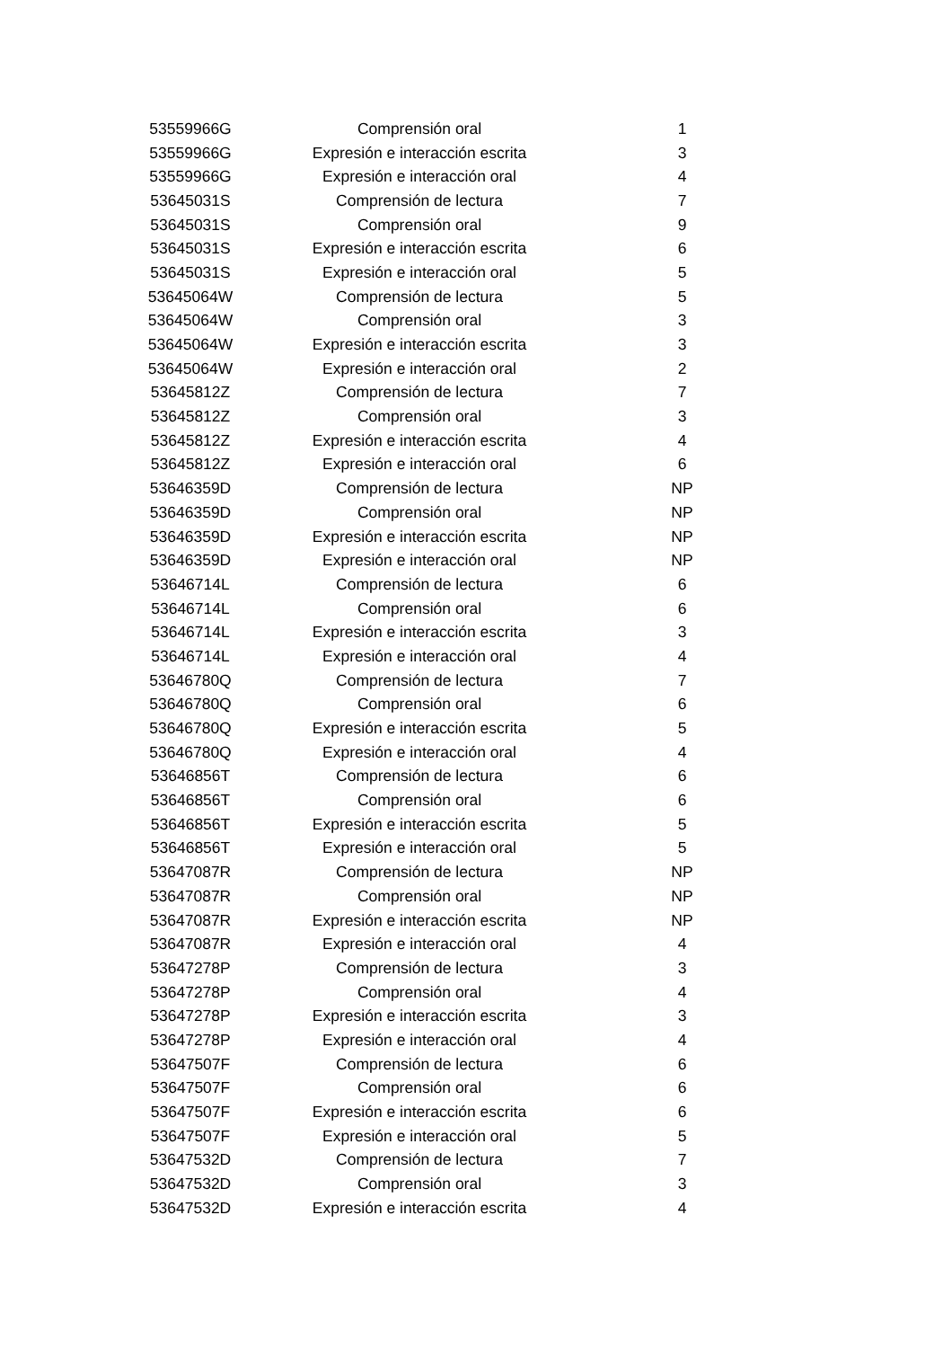| 53559966G | Comprensión oral | 1 |
| 53559966G | Expresión e interacción escrita | 3 |
| 53559966G | Expresión e interacción oral | 4 |
| 53645031S | Comprensión de lectura | 7 |
| 53645031S | Comprensión oral | 9 |
| 53645031S | Expresión e interacción escrita | 6 |
| 53645031S | Expresión e interacción oral | 5 |
| 53645064W | Comprensión de lectura | 5 |
| 53645064W | Comprensión oral | 3 |
| 53645064W | Expresión e interacción escrita | 3 |
| 53645064W | Expresión e interacción oral | 2 |
| 53645812Z | Comprensión de lectura | 7 |
| 53645812Z | Comprensión oral | 3 |
| 53645812Z | Expresión e interacción escrita | 4 |
| 53645812Z | Expresión e interacción oral | 6 |
| 53646359D | Comprensión de lectura | NP |
| 53646359D | Comprensión oral | NP |
| 53646359D | Expresión e interacción escrita | NP |
| 53646359D | Expresión e interacción oral | NP |
| 53646714L | Comprensión de lectura | 6 |
| 53646714L | Comprensión oral | 6 |
| 53646714L | Expresión e interacción escrita | 3 |
| 53646714L | Expresión e interacción oral | 4 |
| 53646780Q | Comprensión de lectura | 7 |
| 53646780Q | Comprensión oral | 6 |
| 53646780Q | Expresión e interacción escrita | 5 |
| 53646780Q | Expresión e interacción oral | 4 |
| 53646856T | Comprensión de lectura | 6 |
| 53646856T | Comprensión oral | 6 |
| 53646856T | Expresión e interacción escrita | 5 |
| 53646856T | Expresión e interacción oral | 5 |
| 53647087R | Comprensión de lectura | NP |
| 53647087R | Comprensión oral | NP |
| 53647087R | Expresión e interacción escrita | NP |
| 53647087R | Expresión e interacción oral | 4 |
| 53647278P | Comprensión de lectura | 3 |
| 53647278P | Comprensión oral | 4 |
| 53647278P | Expresión e interacción escrita | 3 |
| 53647278P | Expresión e interacción oral | 4 |
| 53647507F | Comprensión de lectura | 6 |
| 53647507F | Comprensión oral | 6 |
| 53647507F | Expresión e interacción escrita | 6 |
| 53647507F | Expresión e interacción oral | 5 |
| 53647532D | Comprensión de lectura | 7 |
| 53647532D | Comprensión oral | 3 |
| 53647532D | Expresión e interacción escrita | 4 |